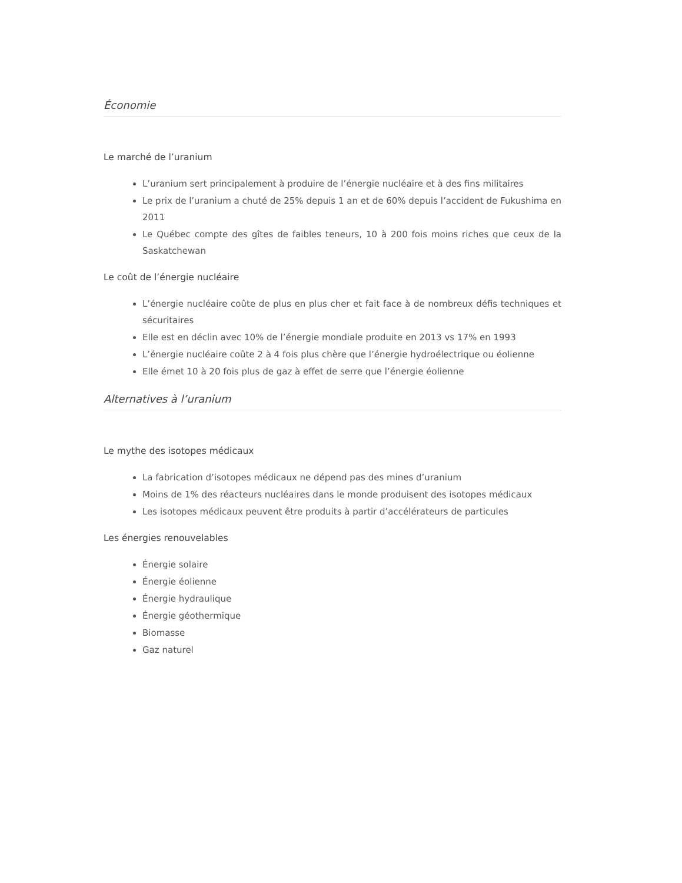Économie
Le marché de l’uranium
L’uranium sert principalement à produire de l’énergie nucléaire et à des fins militaires
Le prix de l’uranium a chuté de 25% depuis 1 an et de 60% depuis l’accident de Fukushima en 2011
Le Québec compte des gîtes de faibles teneurs, 10 à 200 fois moins riches que ceux de la Saskatchewan
Le coût de l’énergie nucléaire
L’énergie nucléaire coûte de plus en plus cher et fait face à de nombreux défis techniques et sécuritaires
Elle est en déclin avec 10% de l’énergie mondiale produite en 2013 vs 17% en 1993
L’énergie nucléaire coûte 2 à 4 fois plus chère que l’énergie hydroélectrique ou éolienne
Elle émet 10 à 20 fois plus de gaz à effet de serre que l’énergie éolienne
Alternatives à l’uranium
Le mythe des isotopes médicaux
La fabrication d’isotopes médicaux ne dépend pas des mines d’uranium
Moins de 1% des réacteurs nucléaires dans le monde produisent des isotopes médicaux
Les isotopes médicaux peuvent être produits à partir d’accélérateurs de particules
Les énergies renouvelables
Énergie solaire
Énergie éolienne
Énergie hydraulique
Énergie géothermique
Biomasse
Gaz naturel